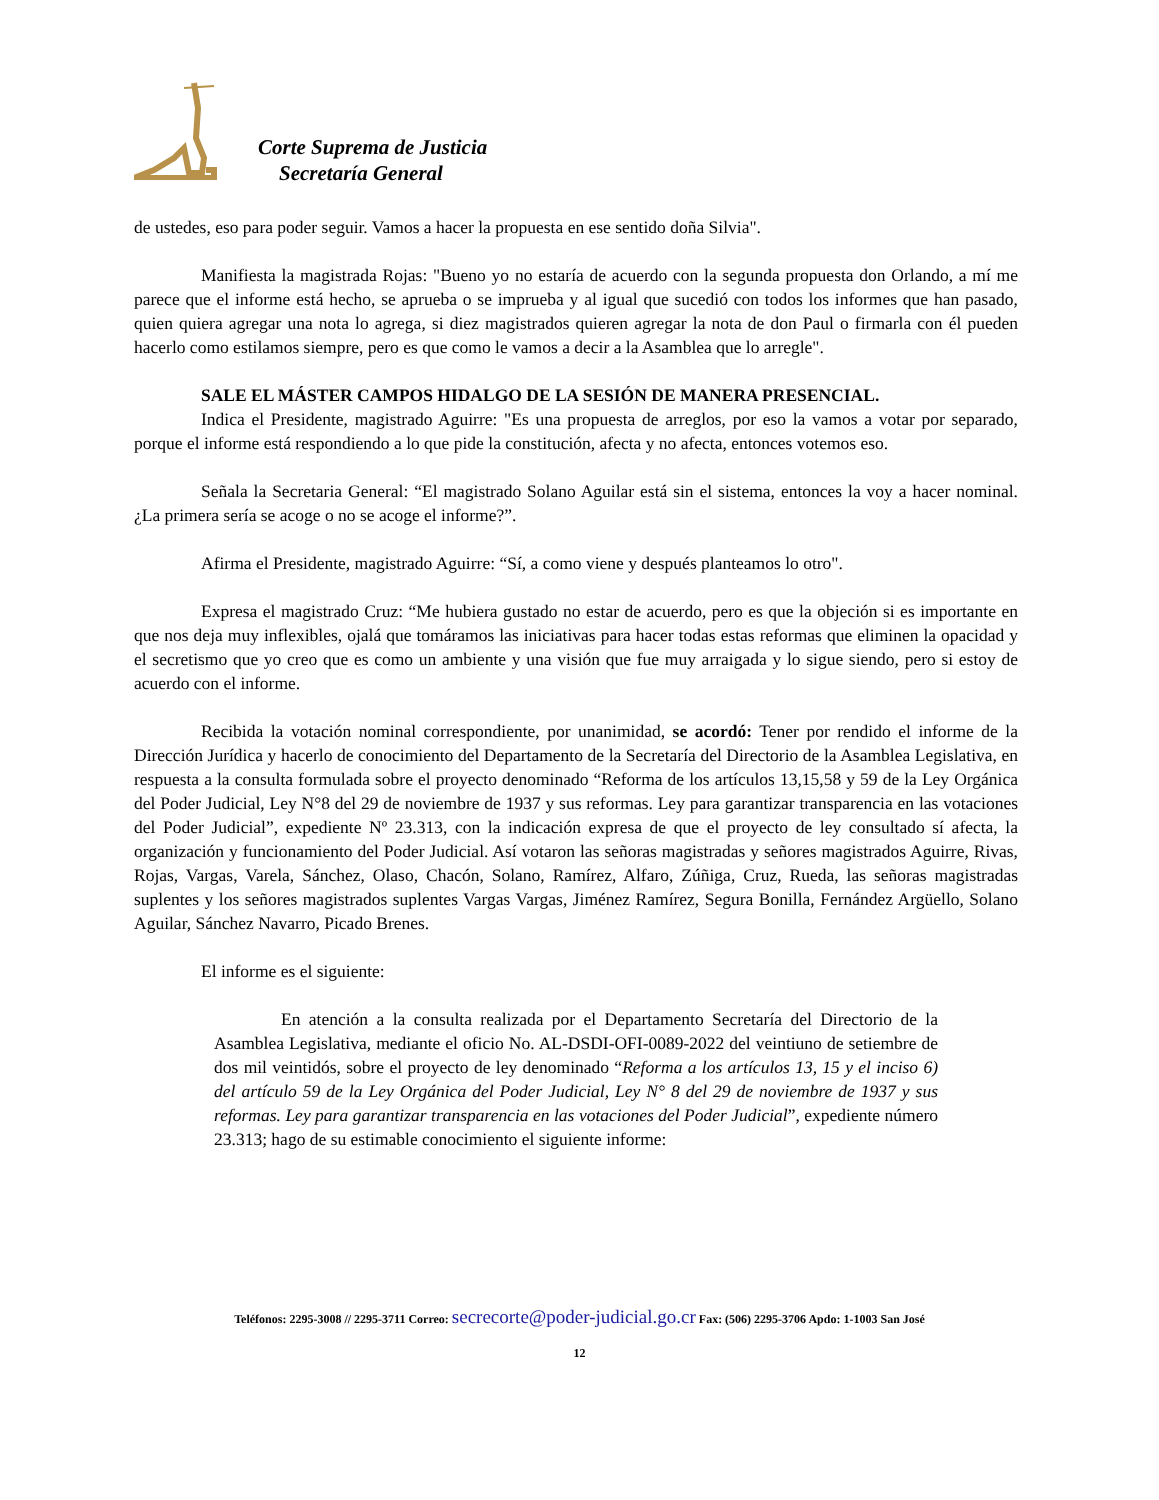Corte Suprema de Justicia
Secretaría General
de ustedes, eso para poder seguir. Vamos a hacer la propuesta en ese sentido doña Silvia".
Manifiesta la magistrada Rojas: "Bueno yo no estaría de acuerdo con la segunda propuesta don Orlando, a mí me parece que el informe está hecho, se aprueba o se imprueba y al igual que sucedió con todos los informes que han pasado, quien quiera agregar una nota lo agrega, si diez magistrados quieren agregar la nota de don Paul o firmarla con él pueden hacerlo como estilamos siempre, pero es que como le vamos a decir a la Asamblea que lo arregle".
SALE EL MÁSTER CAMPOS HIDALGO DE LA SESIÓN DE MANERA PRESENCIAL.
Indica el Presidente, magistrado Aguirre: "Es una propuesta de arreglos, por eso la vamos a votar por separado, porque el informe está respondiendo a lo que pide la constitución, afecta y no afecta, entonces votemos eso.
Señala la Secretaria General: “El magistrado Solano Aguilar está sin el sistema, entonces la voy a hacer nominal. ¿La primera sería se acoge o no se acoge el informe?”.
Afirma el Presidente, magistrado Aguirre: “Sí, a como viene y después planteamos lo otro".
Expresa el magistrado Cruz: “Me hubiera gustado no estar de acuerdo, pero es que la objeción si es importante en que nos deja muy inflexibles, ojalá que tomáramos las iniciativas para hacer todas estas reformas que eliminen la opacidad y el secretismo que yo creo que es como un ambiente y una visión que fue muy arraigada y lo sigue siendo, pero si estoy de acuerdo con el informe.
Recibida la votación nominal correspondiente, por unanimidad, se acordó: Tener por rendido el informe de la Dirección Jurídica y hacerlo de conocimiento del Departamento de la Secretaría del Directorio de la Asamblea Legislativa, en respuesta a la consulta formulada sobre el proyecto denominado “Reforma de los artículos 13,15,58 y 59 de la Ley Orgánica del Poder Judicial, Ley N°8 del 29 de noviembre de 1937 y sus reformas. Ley para garantizar transparencia en las votaciones del Poder Judicial”, expediente Nº 23.313, con la indicación expresa de que el proyecto de ley consultado sí afecta, la organización y funcionamiento del Poder Judicial. Así votaron las señoras magistradas y señores magistrados Aguirre, Rivas, Rojas, Vargas, Varela, Sánchez, Olaso, Chacón, Solano, Ramírez, Alfaro, Zúñiga, Cruz, Rueda, las señoras magistradas suplentes y los señores magistrados suplentes Vargas Vargas, Jiménez Ramírez, Segura Bonilla, Fernández Argüello, Solano Aguilar, Sánchez Navarro, Picado Brenes.
El informe es el siguiente:
En atención a la consulta realizada por el Departamento Secretaría del Directorio de la Asamblea Legislativa, mediante el oficio No. AL-DSDI-OFI-0089-2022 del veintiuno de setiembre de dos mil veintidós, sobre el proyecto de ley denominado “Reforma a los artículos 13, 15 y el inciso 6) del artículo 59 de la Ley Orgánica del Poder Judicial, Ley N° 8 del 29 de noviembre de 1937 y sus reformas. Ley para garantizar transparencia en las votaciones del Poder Judicial”, expediente número 23.313; hago de su estimable conocimiento el siguiente informe:
Teléfonos: 2295-3008 // 2295-3711 Correo: secrecorte@poder-judicial.go.cr Fax: (506) 2295-3706 Apdo: 1-1003 San José
12